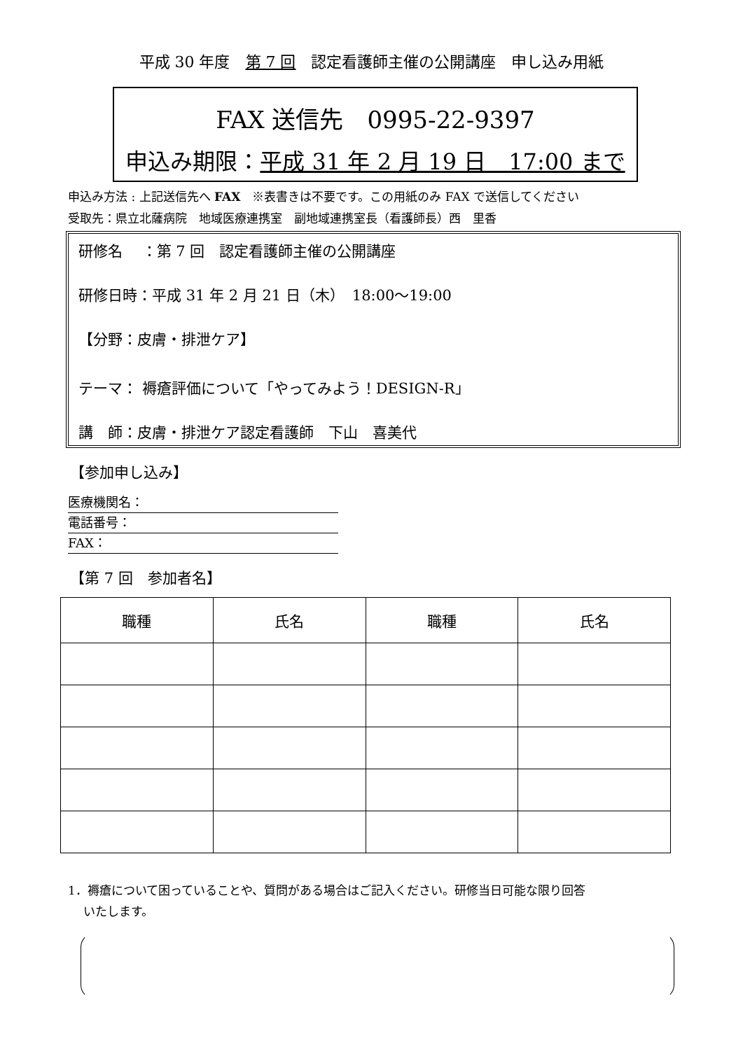平成 30 年度　第 7 回　認定看護師主催の公開講座　申し込み用紙
FAX 送信先　0995-22-9397
申込み期限：平成 31 年 2 月 19 日　17:00 まで
申込み方法 : 上記送信先へ FAX　※表書きは不要です。この用紙のみ FAX で送信してください
受取先：県立北薩病院　地域医療連携室　副地域連携室長（看護師長）西　里香
研修名　 ：第 7 回　認定看護師主催の公開講座
研修日時：平成 31 年 2 月 21 日（木）　18:00～19:00
【分野：皮膚・排泄ケア】
テーマ： 褥瘡評価について「やってみよう！DESIGN-R」
講　師：皮膚・排泄ケア認定看護師　下山　喜美代
【参加申し込み】
医療機関名：
電話番号：
FAX：
【第 7 回　参加者名】
| 職種 | 氏名 | 職種 | 氏名 |
| --- | --- | --- | --- |
1．褥瘡について困っていることや、質問がある場合はご記入ください。研修当日可能な限り回答
　 いたします。